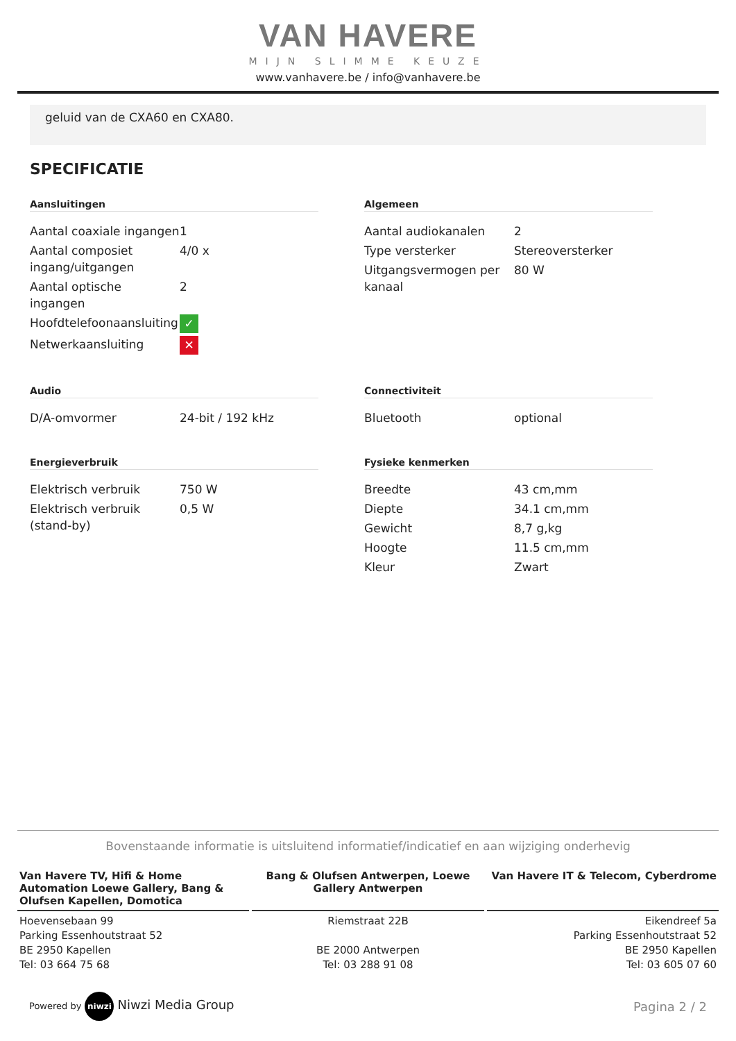VAN HAVERE
MIJN SLIMME KEUZE
www.vanhavere.be / info@vanhavere.be
geluid van de CXA60 en CXA80.
SPECIFICATIE
Aansluitingen
| Aantal coaxiale ingangen | 1 |
| Aantal composiet ingang/uitgangen | 4/0 x |
| Aantal optische ingangen | 2 |
| Hoofdtelefoonaansluiting | ✓ |
| Netwerkaansluiting | ✕ |
Algemeen
| Aantal audiokanalen | 2 |
| Type versterker | Stereoversterker |
| Uitgangsvermogen per kanaal | 80 W |
Audio
| D/A-omvormer | 24-bit / 192 kHz |
Connectiviteit
| Bluetooth | optional |
Energieverbruik
| Elektrisch verbruik | 750 W |
| Elektrisch verbruik (stand-by) | 0,5 W |
Fysieke kenmerken
| Breedte | 43 cm,mm |
| Diepte | 34.1 cm,mm |
| Gewicht | 8,7 g,kg |
| Hoogte | 11.5 cm,mm |
| Kleur | Zwart |
Bovenstaande informatie is uitsluitend informatief/indicatief en aan wijziging onderhevig
Van Havere TV, Hifi & Home Automation Loewe Gallery, Bang & Olufsen Kapellen, Domotica
Hoevensebaan 99
Parking Essenhoutstraat 52
BE 2950 Kapellen
Tel: 03 664 75 68
Bang & Olufsen Antwerpen, Loewe Gallery Antwerpen
Riemstraat 22B
BE 2000 Antwerpen
Tel: 03 288 91 08
Van Havere IT & Telecom, Cyberdrome
Eikendreef 5a
Parking Essenhoutstraat 52
BE 2950 Kapellen
Tel: 03 605 07 60
Powered by niwzi Niwzi Media Group
Pagina 2 / 2